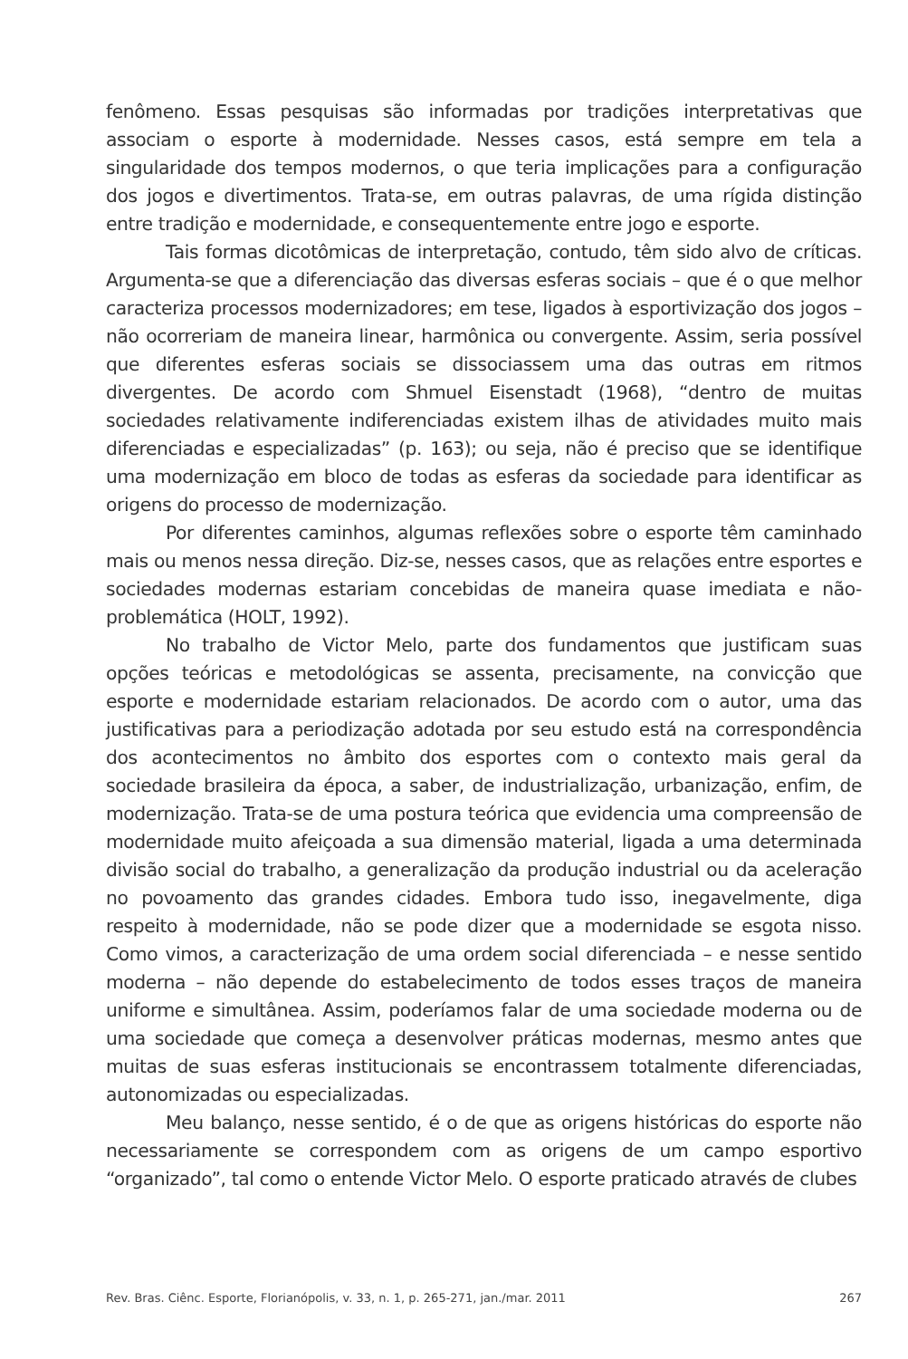fenômeno. Essas pesquisas são informadas por tradições interpretativas que associam o esporte à modernidade. Nesses casos, está sempre em tela a singularidade dos tempos modernos, o que teria implicações para a configuração dos jogos e divertimentos. Trata-se, em outras palavras, de uma rígida distinção entre tradição e modernidade, e consequentemente entre jogo e esporte.
Tais formas dicotômicas de interpretação, contudo, têm sido alvo de críticas. Argumenta-se que a diferenciação das diversas esferas sociais – que é o que melhor caracteriza processos modernizadores; em tese, ligados à esportivização dos jogos – não ocorreriam de maneira linear, harmônica ou convergente. Assim, seria possível que diferentes esferas sociais se dissociassem uma das outras em ritmos divergentes. De acordo com Shmuel Eisenstadt (1968), “dentro de muitas sociedades relativamente indiferenciadas existem ilhas de atividades muito mais diferenciadas e especializadas” (p. 163); ou seja, não é preciso que se identifique uma modernização em bloco de todas as esferas da sociedade para identificar as origens do processo de modernização.
Por diferentes caminhos, algumas reflexões sobre o esporte têm caminhado mais ou menos nessa direção. Diz-se, nesses casos, que as relações entre esportes e sociedades modernas estariam concebidas de maneira quase imediata e não-problemática (HOLT, 1992).
No trabalho de Victor Melo, parte dos fundamentos que justificam suas opções teóricas e metodológicas se assenta, precisamente, na convicção que esporte e modernidade estariam relacionados. De acordo com o autor, uma das justificativas para a periodização adotada por seu estudo está na correspondência dos acontecimentos no âmbito dos esportes com o contexto mais geral da sociedade brasileira da época, a saber, de industrialização, urbanização, enfim, de modernização. Trata-se de uma postura teórica que evidencia uma compreensão de modernidade muito afeiçoada a sua dimensão material, ligada a uma determinada divisão social do trabalho, a generalização da produção industrial ou da aceleração no povoamento das grandes cidades. Embora tudo isso, inegavelmente, diga respeito à modernidade, não se pode dizer que a modernidade se esgota nisso. Como vimos, a caracterização de uma ordem social diferenciada – e nesse sentido moderna – não depende do estabelecimento de todos esses traços de maneira uniforme e simultânea. Assim, poderíamos falar de uma sociedade moderna ou de uma sociedade que começa a desenvolver práticas modernas, mesmo antes que muitas de suas esferas institucionais se encontrassem totalmente diferenciadas, autonomizadas ou especializadas.
Meu balanço, nesse sentido, é o de que as origens históricas do esporte não necessariamente se correspondem com as origens de um campo esportivo “organizado”, tal como o entende Victor Melo. O esporte praticado através de clubes
Rev. Bras. Ciênc. Esporte, Florianópolis, v. 33, n. 1, p. 265-271, jan./mar. 2011 267